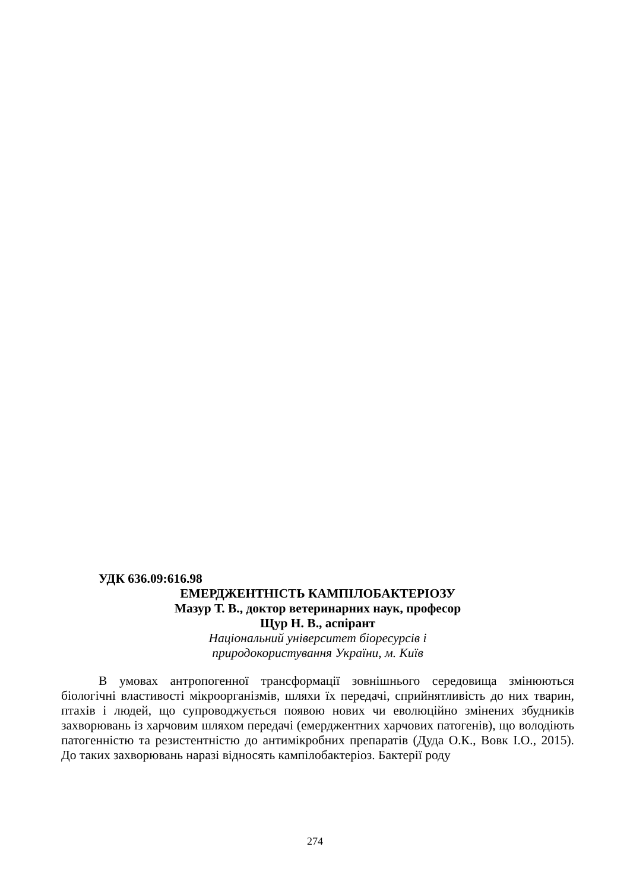УДК 636.09:616.98
ЕМЕРДЖЕНТНІСТЬ КАМПІЛОБАКТЕРІОЗУ
Мазур Т. В., доктор ветеринарних наук, професор
Щур Н. В., аспірант
Національний університет біоресурсів і
природокористування України, м. Київ
В умовах антропогенної трансформації зовнішнього середовища змінюються біологічні властивості мікроорганізмів, шляхи їх передачі, сприйнятливість до них тварин, птахів і людей, що супроводжується появою нових чи еволюційно змінених збудників захворювань із харчовим шляхом передачі (емерджентних харчових патогенів), що володіють патогенністю та резистентністю до антимікробних препаратів (Дуда О.К., Вовк І.О., 2015). До таких захворювань наразі відносять кампілобактеріоз. Бактерії роду
274